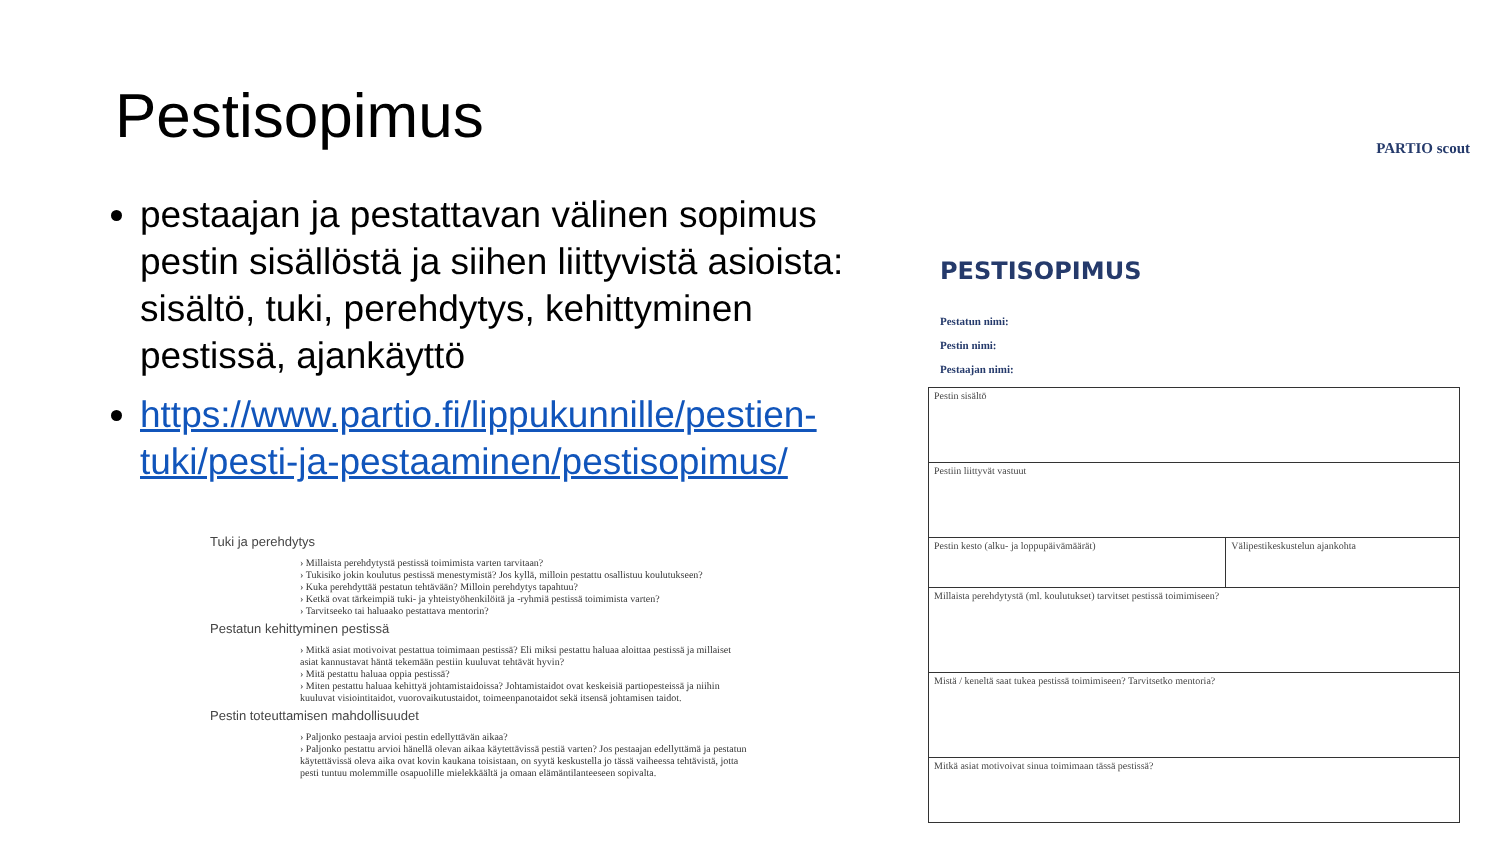Pestisopimus
pestaajan ja pestattavan välinen sopimus pestin sisällöstä ja siihen liittyvistä asioista: sisältö, tuki, perehdytys, kehittyminen pestissä, ajankäyttö
https://www.partio.fi/lippukunnille/pestien-tuki/pesti-ja-pestaaminen/pestisopimus/
Tuki ja perehdytys
› Millaista perehdytystä pestissä toimimista varten tarvitaan?
› Tukisiko jokin koulutus pestissä menestymistä? Jos kyllä, milloin pestattu osallistuu koulutukseen?
› Kuka perehdyttää pestatun tehtävään? Milloin perehdytys tapahtuu?
› Ketkä ovat tärkeimpiä tuki- ja yhteistyöhenkilöitä ja -ryhmiä pestissä toimimista varten?
› Tarvitseeko tai haluaako pestattava mentorin?
Pestatun kehittyminen pestissä
› Mitkä asiat motivoivat pestattua toimimaan pestissä? Eli miksi pestattu haluaa aloittaa pestissä ja millaiset asiat kannustavat häntä tekemään pestiin kuuluvat tehtävät hyvin?
› Mitä pestattu haluaa oppia pestissä?
› Miten pestattu haluaa kehittyä johtamistaidoissa? Johtamistaidot ovat keskeisiä partiopesteissä ja niihin kuuluvat visiointitaidot, vuorovaikutustaidot, toimeenpanotaidot sekä itsensä johtamisen taidot.
Pestin toteuttamisen mahdollisuudet
› Paljonko pestaaja arvioi pestin edellyttävän aikaa?
› Paljonko pestattu arvioi hänellä olevan aikaa käytettävissä pestiä varten? Jos pestaajan edellyttämä ja pestatun käytettävissä oleva aika ovat kovin kaukana toisistaan, on syytä keskustella jo tässä vaiheessa tehtävistä, jotta pesti tuntuu molemmille osapuolille mielekkäältä ja omaan elämäntilanteeseen sopivalta.
PARTIO scout
PESTISOPIMUS
Pestatun nimi:
Pestin nimi:
Pestaajan nimi:
| Pestin sisältö | |
| Pestiin liittyvät vastuut | |
| Pestin kesto (alku- ja loppupäivämäärät) | Välipestikeskustelun ajankohta |
| Millaista perehdytystä (ml. koulutukset) tarvitset pestissä toimimiseen? | |
| Mistä / keneltä saat tukea pestissä toimimiseen? Tarvitsetko mentoria? | |
| Mitkä asiat motivoivat sinua toimimaan tässä pestissä? | |